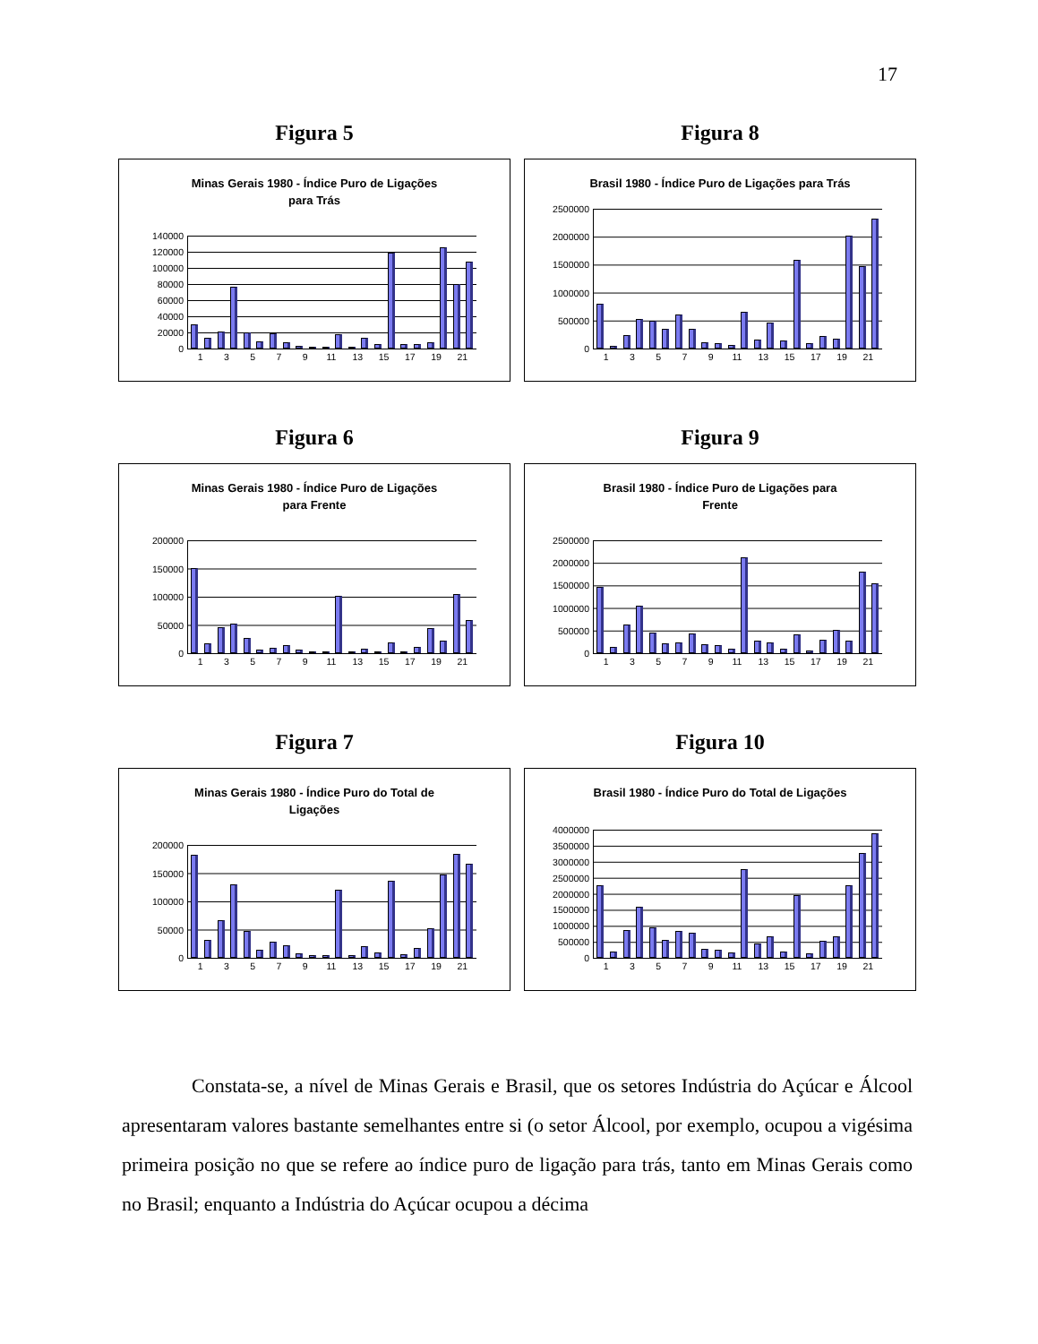17
Figura 5
Minas Gerais 1980 - Índice Puro de Ligações
para Trás
140000
120000
100000
80000
60000
40000
20000
0
13579 11 13 15 17 19 21
Figura 8
Brasil 1980 - Índice Puro de Ligações para Trás
2500000
2000000
1500000
1000000
500000
0
13579 11 13 15 17 19 21
Figura 6
Minas Gerais 1980 - Índice Puro de Ligações
para Frente
200000
150000
100000
50000
0
13579 11 13 15 17 19 21
Figura 9
Brasil 1980 - Índice Puro de Ligações para
Frente
2500000
2000000
1500000
1000000
500000
0
13579 11 13 15 17 19 21
Figura 7
Minas Gerais 1980 - Índice Puro do Total de
Ligações
200000
150000
100000
50000
0
13579 11 13 15 17 19 21
Figura 10
Brasil 1980 - Índice Puro do Total de Ligações
4000000
3500000
3000000
2500000
2000000
1500000
1000000
500000
0
13579 11 13 15 17 19 21
Constata-se, a nível de Minas Gerais e Brasil, que os setores Indústria do Açúcar e Álcool apresentaram valores bastante semelhantes entre si (o setor Álcool, por exemplo, ocupou a vigésima primeira posição no que se refere ao índice puro de ligação para trás, tanto em Minas Gerais como no Brasil; enquanto a Indústria do Açúcar ocupou a décima